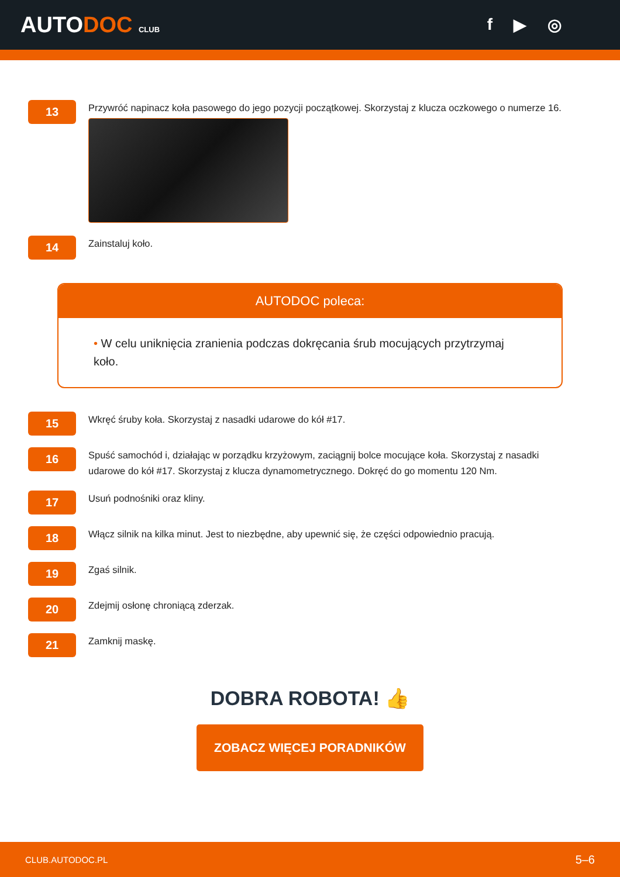AUTODOC CLUB
f ▶ ◎
13
Przywróć napinacz koła pasowego do jego pozycji początkowej. Skorzystaj z klucza oczkowego o numerze 16.
14
Zainstaluj koło.
AUTODOC poleca:
• W celu uniknięcia zranienia podczas dokręcania śrub mocujących przytrzymaj koło.
15
Wkręć śruby koła. Skorzystaj z nasadki udarowe do kół #17.
16
Spuść samochód i, działając w porządku krzyżowym, zaciągnij bolce mocujące koła. Skorzystaj z nasadki udarowe do kół #17. Skorzystaj z klucza dynamometrycznego. Dokręć do go momentu 120 Nm.
17
Usuń podnośniki oraz kliny.
18
Włącz silnik na kilka minut. Jest to niezbędne, aby upewnić się, że części odpowiednio pracują.
19
Zgaś silnik.
20
Zdejmij osłonę chroniącą zderzak.
21
Zamknij maskę.
DOBRA ROBOTA! 👍
ZOBACZ WIĘCEJ PORADNIKÓW
CLUB.AUTODOC.PL 5–6